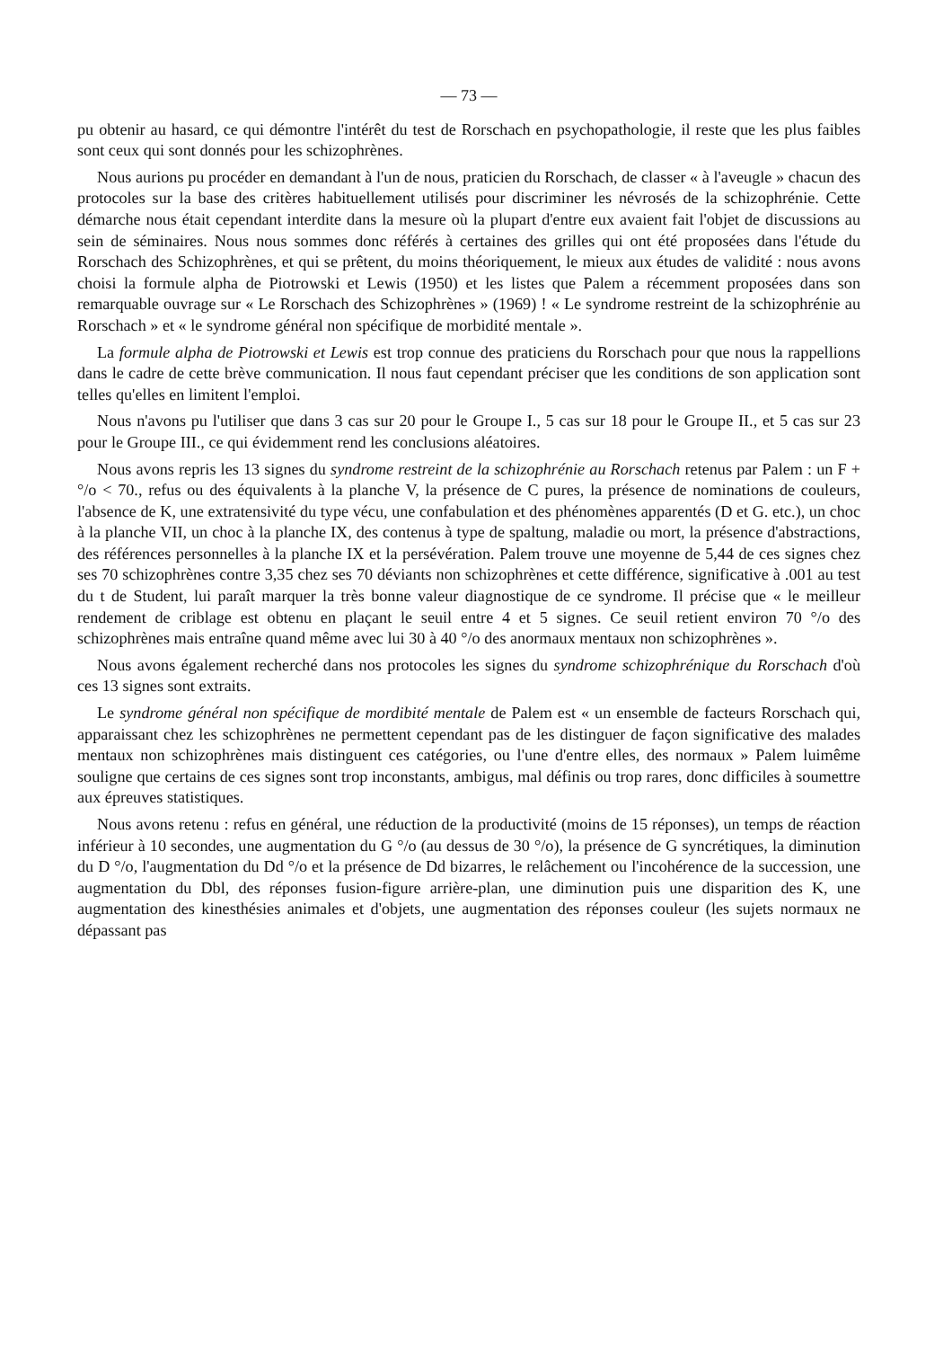— 73 —
pu obtenir au hasard, ce qui démontre l'intérêt du test de Rorschach en psychopathologie, il reste que les plus faibles sont ceux qui sont donnés pour les schizophrènes.
Nous aurions pu procéder en demandant à l'un de nous, praticien du Rorschach, de classer « à l'aveugle » chacun des protocoles sur la base des critères habituellement utilisés pour discriminer les névrosés de la schizophrénie. Cette démarche nous était cependant interdite dans la mesure où la plupart d'entre eux avaient fait l'objet de discussions au sein de séminaires. Nous nous sommes donc référés à certaines des grilles qui ont été proposées dans l'étude du Rorschach des Schizophrènes, et qui se prêtent, du moins théoriquement, le mieux aux études de validité : nous avons choisi la formule alpha de Piotrowski et Lewis (1950) et les listes que Palem a récemment proposées dans son remarquable ouvrage sur « Le Rorschach des Schizophrènes » (1969) ! « Le syndrome restreint de la schizophrénie au Rorschach » et « le syndrome général non spécifique de morbidité mentale ».
La formule alpha de Piotrowski et Lewis est trop connue des praticiens du Rorschach pour que nous la rappellions dans le cadre de cette brève communication. Il nous faut cependant préciser que les conditions de son application sont telles qu'elles en limitent l'emploi.
Nous n'avons pu l'utiliser que dans 3 cas sur 20 pour le Groupe I., 5 cas sur 18 pour le Groupe II., et 5 cas sur 23 pour le Groupe III., ce qui évidemment rend les conclusions aléatoires.
Nous avons repris les 13 signes du syndrome restreint de la schizophrénie au Rorschach retenus par Palem : un F + °/o < 70., refus ou des équivalents à la planche V, la présence de C pures, la présence de nominations de couleurs, l'absence de K, une extratensivité du type vécu, une confabulation et des phénomènes apparentés (D et G. etc.), un choc à la planche VII, un choc à la planche IX, des contenus à type de spaltung, maladie ou mort, la présence d'abstractions, des références personnelles à la planche IX et la persévération. Palem trouve une moyenne de 5,44 de ces signes chez ses 70 schizophrènes contre 3,35 chez ses 70 déviants non schizophrènes et cette différence, significative à .001 au test du t de Student, lui paraît marquer la très bonne valeur diagnostique de ce syndrome. Il précise que « le meilleur rendement de criblage est obtenu en plaçant le seuil entre 4 et 5 signes. Ce seuil retient environ 70 °/o des schizophrènes mais entraîne quand même avec lui 30 à 40 °/o des anormaux mentaux non schizophrènes ».
Nous avons également recherché dans nos protocoles les signes du syndrome schizophrénique du Rorschach d'où ces 13 signes sont extraits.
Le syndrome général non spécifique de mordibité mentale de Palem est « un ensemble de facteurs Rorschach qui, apparaissant chez les schizophrènes ne permettent cependant pas de les distinguer de façon significative des malades mentaux non schizophrènes mais distinguent ces catégories, ou l'une d'entre elles, des normaux » Palem luimême souligne que certains de ces signes sont trop inconstants, ambigus, mal définis ou trop rares, donc difficiles à soumettre aux épreuves statistiques.
Nous avons retenu : refus en général, une réduction de la productivité (moins de 15 réponses), un temps de réaction inférieur à 10 secondes, une augmentation du G °/o (au dessus de 30 °/o), la présence de G syncrétiques, la diminution du D °/o, l'augmentation du Dd °/o et la présence de Dd bizarres, le relâchement ou l'incohérence de la succession, une augmentation du Dbl, des réponses fusion-figure arrière-plan, une diminution puis une disparition des K, une augmentation des kinesthésies animales et d'objets, une augmentation des réponses couleur (les sujets normaux ne dépassant pas